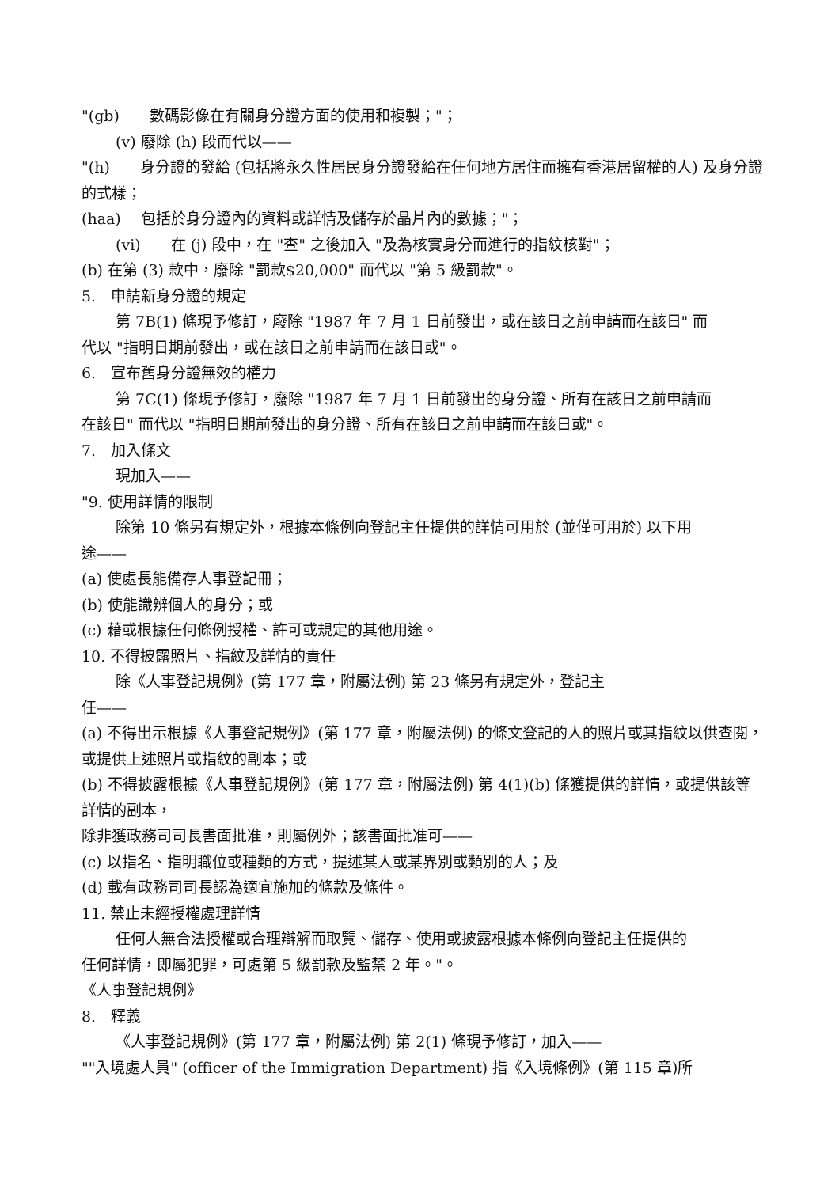"(gb)　　數碼影像在有關身分證方面的使用和複製；"；
(v) 廢除 (h) 段而代以——
"(h)　　身分證的發給 (包括將永久性居民身分證發給在任何地方居住而擁有香港居留權的人) 及身分證的式樣；
(haa)　 包括於身分證內的資料或詳情及儲存於晶片內的數據；"；
(vi)　　在 (j) 段中，在 "查" 之後加入 "及為核實身分而進行的指紋核對"；
(b) 在第 (3) 款中，廢除 "罰款$20,000" 而代以 "第 5 級罰款"。
5.　申請新身分證的規定
第 7B(1) 條現予修訂，廢除 "1987 年 7 月 1 日前發出，或在該日之前申請而在該日" 而
代以 "指明日期前發出，或在該日之前申請而在該日或"。
6.　宣布舊身分證無效的權力
第 7C(1) 條現予修訂，廢除 "1987 年 7 月 1 日前發出的身分證、所有在該日之前申請而
在該日" 而代以 "指明日期前發出的身分證、所有在該日之前申請而在該日或"。
7.　加入條文
現加入——
"9. 使用詳情的限制
除第 10 條另有規定外，根據本條例向登記主任提供的詳情可用於 (並僅可用於) 以下用
途——
(a) 使處長能備存人事登記冊；
(b) 使能識辨個人的身分；或
(c) 藉或根據任何條例授權、許可或規定的其他用途。
10. 不得披露照片、指紋及詳情的責任
除《人事登記規例》(第 177 章，附屬法例) 第 23 條另有規定外，登記主
任——
(a) 不得出示根據《人事登記規例》(第 177 章，附屬法例) 的條文登記的人的照片或其指紋以供查閱，或提供上述照片或指紋的副本；或
(b) 不得披露根據《人事登記規例》(第 177 章，附屬法例) 第 4(1)(b) 條獲提供的詳情，或提供該等詳情的副本，
除非獲政務司司長書面批准，則屬例外；該書面批准可——
(c) 以指名、指明職位或種類的方式，提述某人或某界別或類別的人；及
(d) 載有政務司司長認為適宜施加的條款及條件。
11. 禁止未經授權處理詳情
任何人無合法授權或合理辯解而取覽、儲存、使用或披露根據本條例向登記主任提供的
任何詳情，即屬犯罪，可處第 5 級罰款及監禁 2 年。"。
《人事登記規例》
8.　釋義
《人事登記規例》(第 177 章，附屬法例) 第 2(1) 條現予修訂，加入——
""入境處人員" (officer of the Immigration Department) 指《入境條例》(第 115 章)所